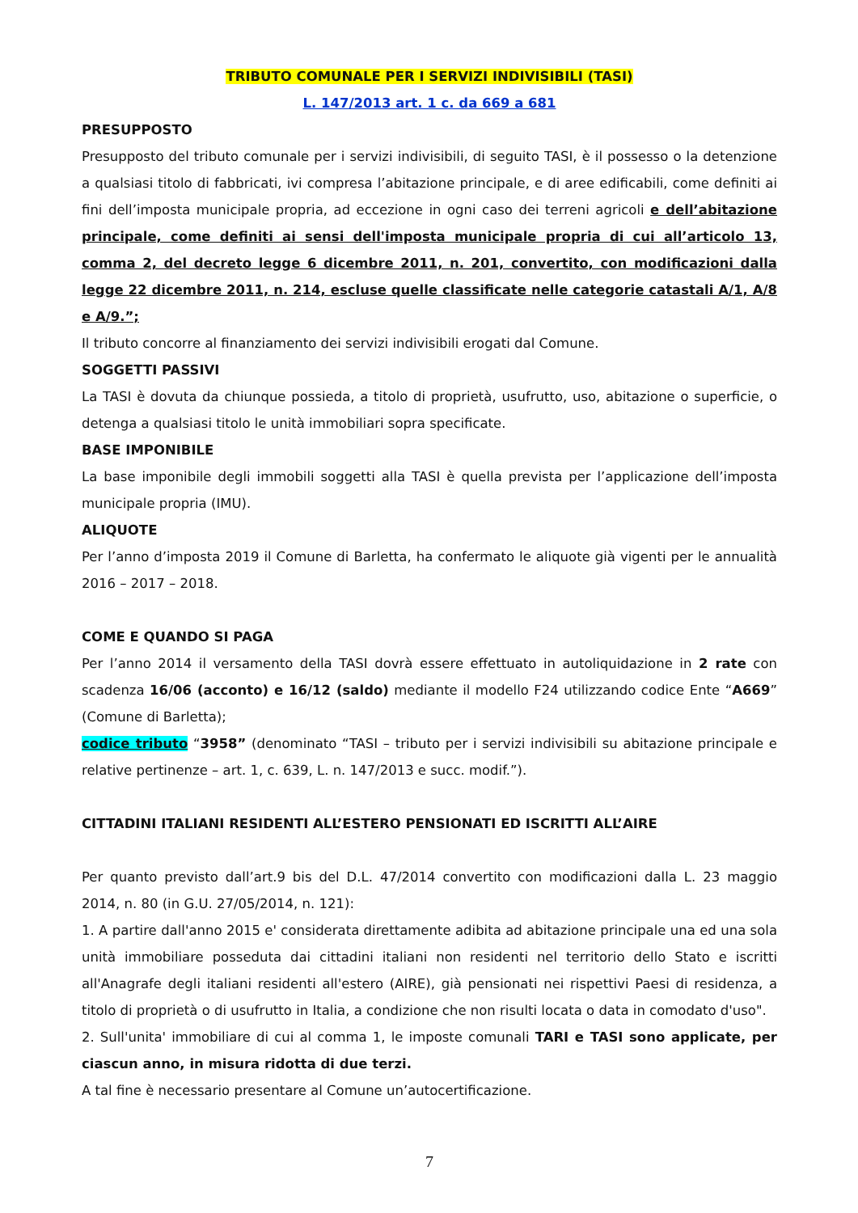TRIBUTO COMUNALE PER I SERVIZI INDIVISIBILI (TASI)
L. 147/2013 art. 1 c. da 669 a 681
PRESUPPOSTO
Presupposto del tributo comunale per i servizi indivisibili, di seguito TASI, è il possesso o la detenzione a qualsiasi titolo di fabbricati, ivi compresa l’abitazione principale, e di aree edificabili, come definiti ai fini dell’imposta municipale propria, ad eccezione in ogni caso dei terreni agricoli e dell’abitazione principale, come definiti ai sensi dell'imposta municipale propria di cui all’articolo 13, comma 2, del decreto legge 6 dicembre 2011, n. 201, convertito, con modificazioni dalla legge 22 dicembre 2011, n. 214, escluse quelle classificate nelle categorie catastali A/1, A/8 e A/9.”;
Il tributo concorre al finanziamento dei servizi indivisibili erogati dal Comune.
SOGGETTI PASSIVI
La TASI è dovuta da chiunque possieda, a titolo di proprietà, usufrutto, uso, abitazione o superficie, o detenga a qualsiasi titolo le unità immobiliari sopra specificate.
BASE IMPONIBILE
La base imponibile degli immobili soggetti alla TASI è quella prevista per l’applicazione dell’imposta municipale propria (IMU).
ALIQUOTE
Per l’anno d’imposta 2019 il Comune di Barletta, ha confermato le aliquote già vigenti per le annualità 2016 – 2017 – 2018.
COME E QUANDO SI PAGA
Per l’anno 2014 il versamento della TASI dovrà essere effettuato in autoliquidazione in 2 rate con scadenza 16/06 (acconto) e 16/12 (saldo) mediante il modello F24 utilizzando codice Ente “A669” (Comune di Barletta);
codice tributo “3958” (denominato “TASI – tributo per i servizi indivisibili su abitazione principale e relative pertinenze – art. 1, c. 639, L. n. 147/2013 e succ. modif.”).
CITTADINI ITALIANI RESIDENTI ALL’ESTERO PENSIONATI ED ISCRITTI ALL’AIRE
Per quanto previsto dall’art.9 bis del D.L. 47/2014 convertito con modificazioni dalla L. 23 maggio 2014, n. 80 (in G.U. 27/05/2014, n. 121):
1. A partire dall'anno 2015 e' considerata direttamente adibita ad abitazione principale una ed una sola unità immobiliare posseduta dai cittadini italiani non residenti nel territorio dello Stato e iscritti all'Anagrafe degli italiani residenti all'estero (AIRE), già pensionati nei rispettivi Paesi di residenza, a titolo di proprietà o di usufrutto in Italia, a condizione che non risulti locata o data in comodato d'uso".
2. Sull'unita' immobiliare di cui al comma 1, le imposte comunali TARI e TASI sono applicate, per ciascun anno, in misura ridotta di due terzi.
A tal fine è necessario presentare al Comune un’autocertificazione.
7